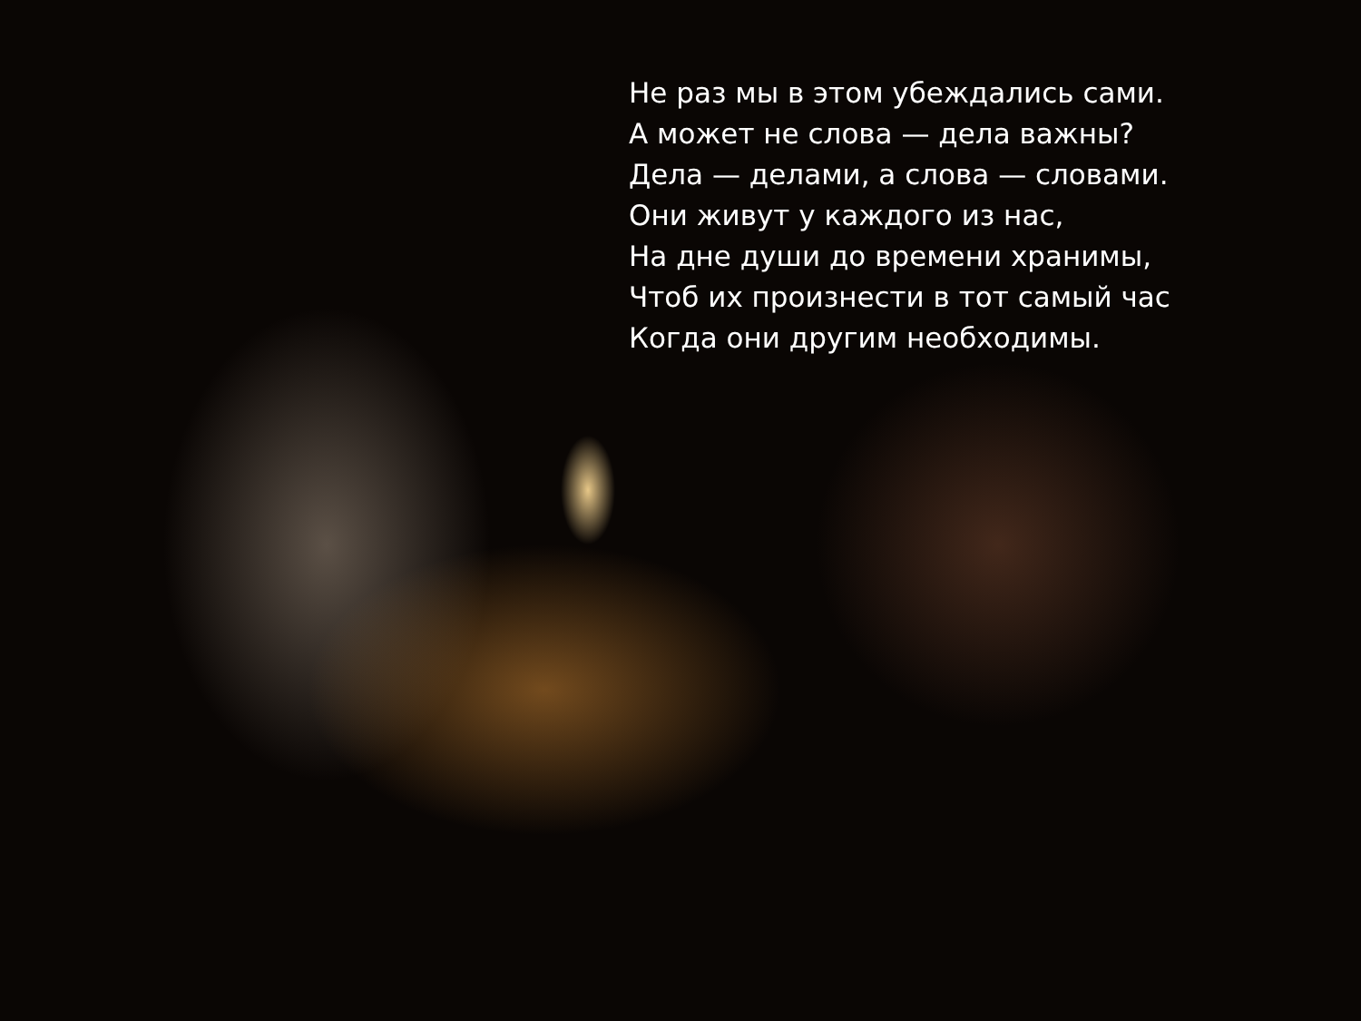Не раз мы в этом убеждались сами.
А может не слова — дела важны?
Дела — делами, а слова — словами.
Они живут у каждого из нас,
На дне души до времени хранимы,
Чтоб их произнести в тот самый час
Когда они другим необходимы.